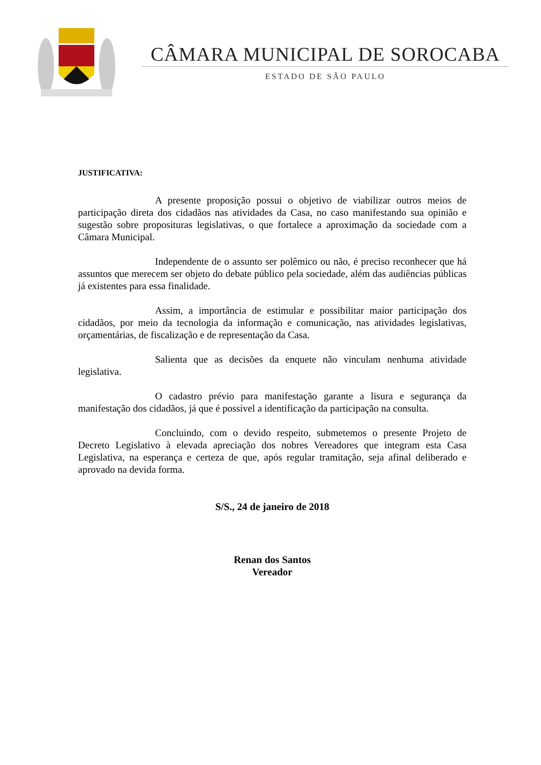CÂMARA MUNICIPAL DE SOROCABA
ESTADO DE SÃO PAULO
JUSTIFICATIVA:
A presente proposição possui o objetivo de viabilizar outros meios de participação direta dos cidadãos nas atividades da Casa, no caso manifestando sua opinião e sugestão sobre proposituras legislativas, o que fortalece a aproximação da sociedade com a Câmara Municipal.
Independente de o assunto ser polêmico ou não, é preciso reconhecer que há assuntos que merecem ser objeto do debate público pela sociedade, além das audiências públicas já existentes para essa finalidade.
Assim, a importância de estimular e possibilitar maior participação dos cidadãos, por meio da tecnologia da informação e comunicação, nas atividades legislativas, orçamentárias, de fiscalização e de representação da Casa.
Salienta que as decisões da enquete não vinculam nenhuma atividade legislativa.
O cadastro prévio para manifestação garante a lisura e segurança da manifestação dos cidadãos, já que é possível a identificação da participação na consulta.
Concluindo, com o devido respeito, submetemos o presente Projeto de Decreto Legislativo à elevada apreciação dos nobres Vereadores que integram esta Casa Legislativa, na esperança e certeza de que, após regular tramitação, seja afinal deliberado e aprovado na devida forma.
S/S., 24 de janeiro de 2018
Renan dos Santos
Vereador